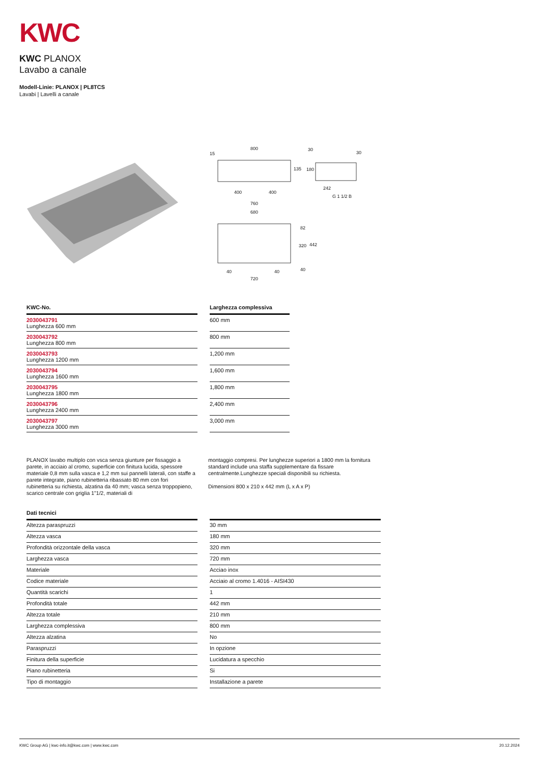KWC
KWC PLANOX
Lavabo a canale
Modell-Linie: PLANOX | PL8TCS
Lavabi | Lavelli a canale
800
15
135
180
30
30
400
400
242
G 1 1/2 B
760
680
82
320
442
40
40
40
720
| KWC-No. | | Larghezza complessiva |
| --- | --- | --- |
| 2030043791 Lunghezza 600 mm | | 600 mm |
| 2030043792 Lunghezza 800 mm | | 800 mm |
| 2030043793 Lunghezza 1200 mm | | 1,200 mm |
| 2030043794 Lunghezza 1600 mm | | 1,600 mm |
| 2030043795 Lunghezza 1800 mm | | 1,800 mm |
| 2030043796 Lunghezza 2400 mm | | 2,400 mm |
| 2030043797 Lunghezza 3000 mm | | 3,000 mm |
PLANOX lavabo multiplo con vsca senza giunture per fissaggio a parete, in acciaio al cromo, superficie con finitura lucida, spessore materiale 0,8 mm sulla vasca e 1,2 mm sui pannelli laterali, con staffe a parete integrate, piano rubinetteria ribassato 80 mm con fori rubinetteria su richiesta, alzatina da 40 mm; vasca senza troppopieno, scarico centrale con griglia 1"1/2, materiali di
montaggio compresi. Per lunghezze superiori a 1800 mm la fornitura standard include una staffa supplementare da fissare centralmente.Lunghezze speciali disponibili su richiesta.
Dimensioni 800 x 210 x 442 mm (L x A x P)
| Dati tecnici | | |
| --- | --- | --- |
| Altezza paraspruzzi | | 30 mm |
| Altezza vasca | | 180 mm |
| Profondità orizzontale della vasca | | 320 mm |
| Larghezza vasca | | 720 mm |
| Materiale | | Acciao inox |
| Codice materiale | | Acciaio al cromo 1.4016 - AISI430 |
| Quantità scarichi | | 1 |
| Profondità totale | | 442 mm |
| Altezza totale | | 210 mm |
| Larghezza complessiva | | 800 mm |
| Altezza alzatina | | No |
| Paraspruzzi | | In opzione |
| Finitura della superficie | | Lucidatura a specchio |
| Piano rubinetteria | | Si |
| Tipo di montaggio | | Installazione a parete |
KWC Group AG | kwc-info.it@kwc.com | www.kwc.com 20.12.2024